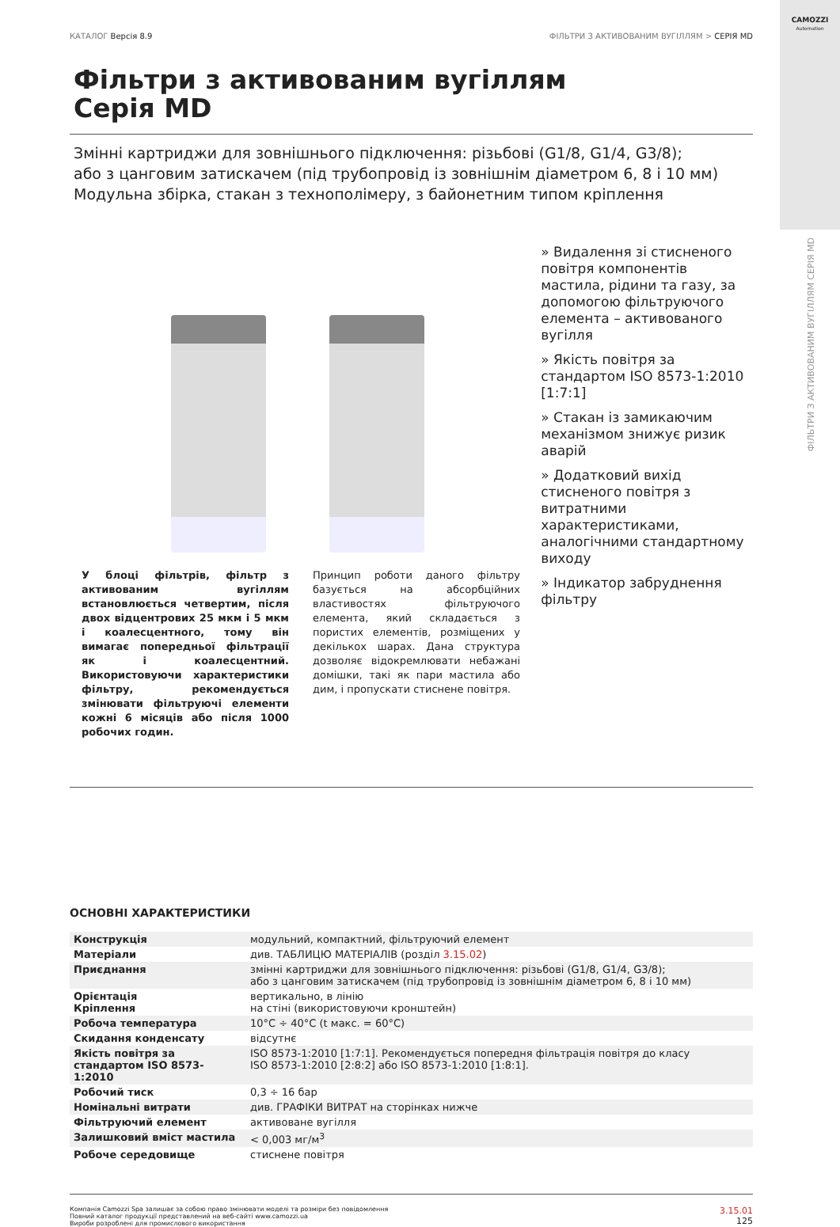CAMOZZI
Automation
ФІЛЬТРИ З АКТИВОВАНИМ ВУГІЛЛЯМ СЕРІЯ MD
КАТАЛОГ Версія 8.9 ФІЛЬТРИ З АКТИВОВАНИМ ВУГІЛЛЯМ > СЕРІЯ MD
Фільтри з активованим вугіллям
Серія MD
Змінні картриджи для зовнішнього підключення: різьбові (G1/8, G1/4, G3/8);
або з цанговим затискачем (під трубопровід із зовнішнім діаметром 6, 8 і 10 мм)
Модульна збірка, стакан з технополімеру, з байонетним типом кріплення
У блоці фільтрів, фільтр з активованим вугіллям встановлюється четвертим, після двох відцентрових 25 мкм і 5 мкм і коалесцентного, тому він вимагає попередньої фільтрації як і коалесцентний. Використовуючи характеристики фільтру, рекомендується змінювати фільтруючі елементи кожні 6 місяців або після 1000 робочих годин.
Принцип роботи даного фільтру базується на абсорбційних властивостях фільтруючого елемента, який складається з пористих елементів, розміщених у декількох шарах. Дана структура дозволяє відокремлювати небажані домішки, такі як пари мастила або дим, і пропускати стиснене повітря.
» Видалення зі стисненого повітря компонентів мастила, рідини та газу, за допомогою фільтруючого елемента – активованого вугілля
» Якість повітря за стандартом ISO 8573-1:2010 [1:7:1]
» Стакан із замикаючим механізмом знижує ризик аварій
» Додатковий вихід стисненого повітря з витратними характеристиками, аналогічними стандартному виходу
» Індикатор забруднення фільтру
ОСНОВНІ ХАРАКТЕРИСТИКИ
| Конструкція | модульний, компактний, фільтруючий елемент |
| Матеріали | див. ТАБЛИЦЮ МАТЕРІАЛІВ (розділ 3.15.02 ) |
| Приєднання | змінні картриджи для зовнішнього підключення: різьбові (G1/8, G1/4, G3/8); або з цанговим затискачем (під трубопровід із зовнішнім діаметром 6, 8 і 10 мм) |
| Орієнтація Кріплення | вертикально, в лінію на стіні (використовуючи кронштейн) |
| Робоча температура | 10°C ÷ 40°C (t макс. = 60°C) |
| Скидання конденсату | відсутнє |
| Якість повітря за стандартом ISO 8573-1:2010 | ISO 8573-1:2010 [1:7:1]. Рекомендується попередня фільтрація повітря до класу ISO 8573-1:2010 [2:8:2] або ISO 8573-1:2010 [1:8:1]. |
| Робочий тиск | 0,3 ÷ 16 бар |
| Номінальні витрати | див. ГРАФІКИ ВИТРАТ на сторінках нижче |
| Фільтруючий елемент | активоване вугілля |
| Залишковий вміст мастила | < 0,003 мг/м<sup>3</sup> |
| Робоче середовище | стиснене повітря |
Компанія Camozzi Spa залишає за собою право змінювати моделі та розміри без повідомлення
Повний каталог продукції представлений на веб-сайті www.camozzi.ua
Вироби розроблені для промислового використання 3.15.01
125